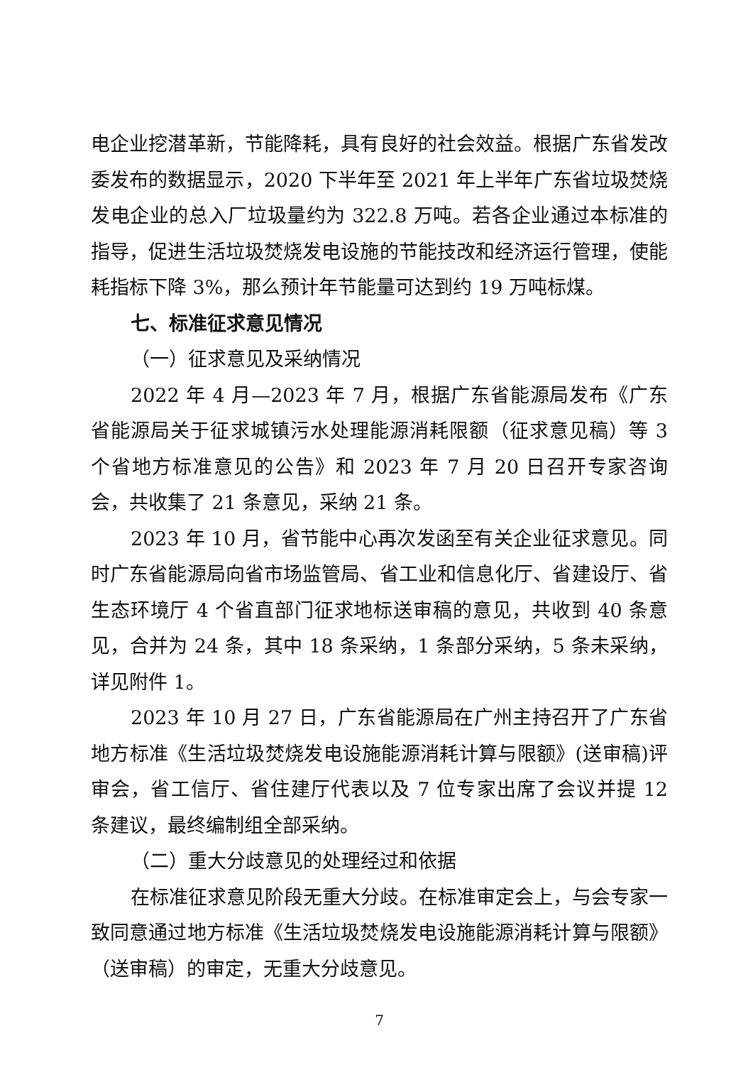电企业挖潜革新，节能降耗，具有良好的社会效益。根据广东省发改委发布的数据显示，2020 下半年至 2021 年上半年广东省垃圾焚烧发电企业的总入厂垃圾量约为 322.8 万吨。若各企业通过本标准的指导，促进生活垃圾焚烧发电设施的节能技改和经济运行管理，使能耗指标下降 3%，那么预计年节能量可达到约 19 万吨标煤。
七、标准征求意见情况
（一）征求意见及采纳情况
2022 年 4 月—2023 年 7 月，根据广东省能源局发布《广东省能源局关于征求城镇污水处理能源消耗限额（征求意见稿）等 3 个省地方标准意见的公告》和 2023 年 7 月 20 日召开专家咨询会，共收集了 21 条意见，采纳 21 条。
2023 年 10 月，省节能中心再次发函至有关企业征求意见。同时广东省能源局向省市场监管局、省工业和信息化厅、省建设厅、省生态环境厅 4 个省直部门征求地标送审稿的意见，共收到 40 条意见，合并为 24 条，其中 18 条采纳，1 条部分采纳，5 条未采纳，详见附件 1。
2023 年 10 月 27 日，广东省能源局在广州主持召开了广东省地方标准《生活垃圾焚烧发电设施能源消耗计算与限额》(送审稿)评审会，省工信厅、省住建厅代表以及 7 位专家出席了会议并提 12 条建议，最终编制组全部采纳。
（二）重大分歧意见的处理经过和依据
在标准征求意见阶段无重大分歧。在标准审定会上，与会专家一致同意通过地方标准《生活垃圾焚烧发电设施能源消耗计算与限额》（送审稿）的审定，无重大分歧意见。
7